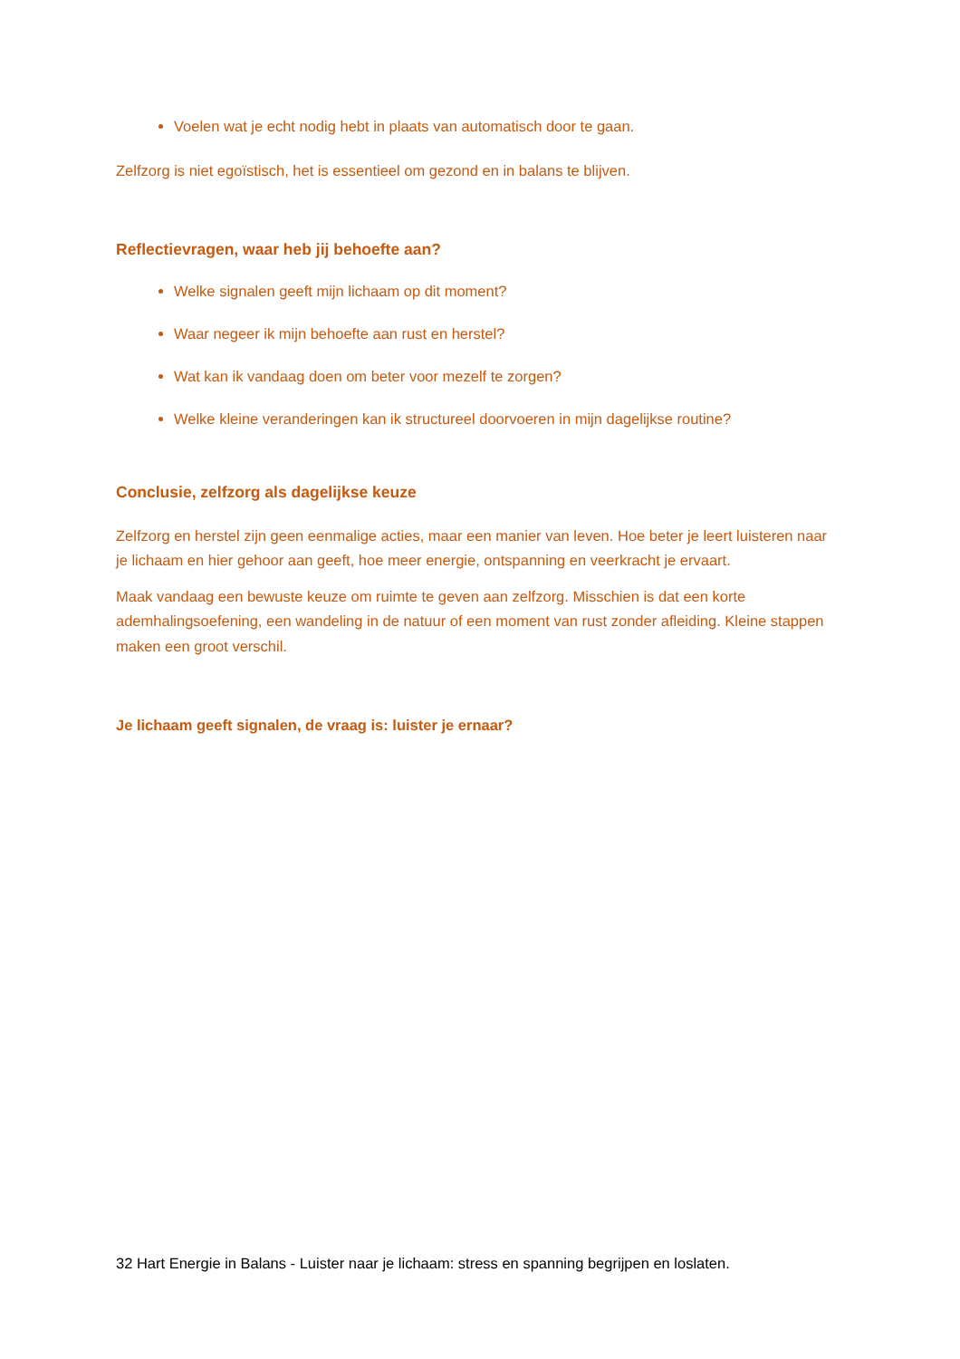Voelen wat je echt nodig hebt in plaats van automatisch door te gaan.
Zelfzorg is niet egoïstisch, het is essentieel om gezond en in balans te blijven.
Reflectievragen, waar heb jij behoefte aan?
Welke signalen geeft mijn lichaam op dit moment?
Waar negeer ik mijn behoefte aan rust en herstel?
Wat kan ik vandaag doen om beter voor mezelf te zorgen?
Welke kleine veranderingen kan ik structureel doorvoeren in mijn dagelijkse routine?
Conclusie, zelfzorg als dagelijkse keuze
Zelfzorg en herstel zijn geen eenmalige acties, maar een manier van leven. Hoe beter je leert luisteren naar je lichaam en hier gehoor aan geeft, hoe meer energie, ontspanning en veerkracht je ervaart.
Maak vandaag een bewuste keuze om ruimte te geven aan zelfzorg. Misschien is dat een korte ademhalingsoefening, een wandeling in de natuur of een moment van rust zonder afleiding. Kleine stappen maken een groot verschil.
Je lichaam geeft signalen, de vraag is: luister je ernaar?
32 Hart Energie in Balans - Luister naar je lichaam: stress en spanning begrijpen en loslaten.